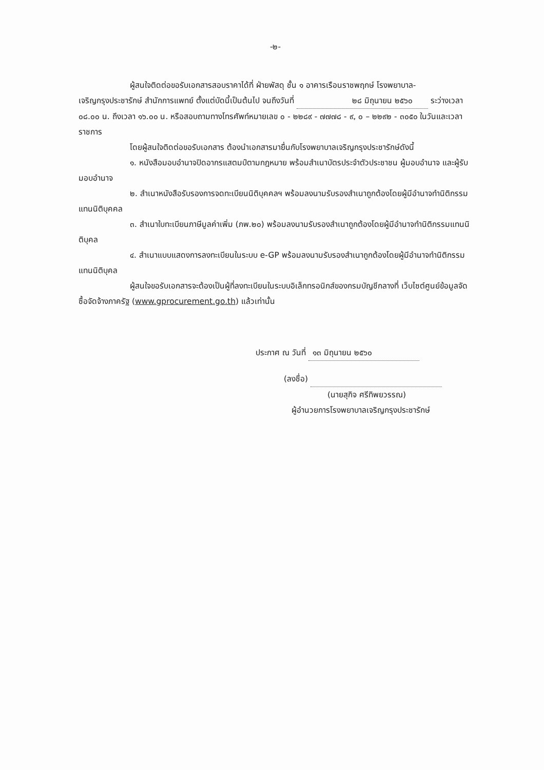-๒-
ผู้สนใจติดต่อขอรับเอกสารสอบราคาได้ที่ ฝ่ายพัสดุ ชั้น ๑ อาคารเรือนราชพฤกษ์ โรงพยาบาล-เจริญกรุงประชารักษ์ สำนักการแพทย์ ตั้งแต่บัดนี้เป็นต้นไป จนถึงวันที่ ๒๘ มิถุนายน ๒๕๖๐ ระว่างเวลา ๐๘.๐๐ น. ถึงเวลา ๑๖.๐๐ น. หรือสอบถามทางโทรศัพท์หมายเลข ๐ - ๒๒๘๙ - ๗๗๗๘ - ๙, ๐ – ๒๒๙๒ - ๓๐๕๐ ในวันและเวลาราชการ
โดยผู้สนใจติดต่อขอรับเอกสาร ต้องนำเอกสารมายื่นกับโรงพยาบาลเจริญกรุงประชารักษ์ดังนี้
๑. หนังสือมอบอำนาจปิดอากรแสตมป์ตามกฎหมาย พร้อมสำเนาบัตรประจำตัวประชาชน ผู้มอบอำนาจ และผู้รับมอบอำนาจ
๒. สำเนาหนังสือรับรองการจดทะเบียนนิติบุคคลฯ พร้อมลงนามรับรองสำเนาถูกต้องโดยผู้มีอำนาจทำนิติกรรมแทนนิติบุคคล
๓. สำเนาใบทะเบียนภาษีมูลค่าเพิ่ม (ภพ.๒๐) พร้อมลงนามรับรองสำเนาถูกต้องโดยผู้มีอำนาจทำนิติกรรมแทนนิติบุคล
๔. สำเนาแบบแสดงการลงทะเบียนในระบบ e-GP พร้อมลงนามรับรองสำเนาถูกต้องโดยผู้มีอำนาจทำนิติกรรมแทนนิติบุคล
ผู้สนใจขอรับเอกสารจะต้องเป็นผู้ที่ลงทะเบียนในระบบอิเล็กทรอนิกส์ของกรมบัญชีกลางที่ เว็บไซต์ศูนย์ข้อมูลจัดซื้อจัดจ้างภาครัฐ (www.gprocurement.go.th) แล้วเท่านั้น
ประกาศ ณ วันที่ ๑๓ มิถุนายน ๒๕๖๐
(ลงชื่อ)
(นายสุกิจ ศรีทิพยวรรณ)
ผู้อำนวยการโรงพยาบาลเจริญกรุงประชารักษ์